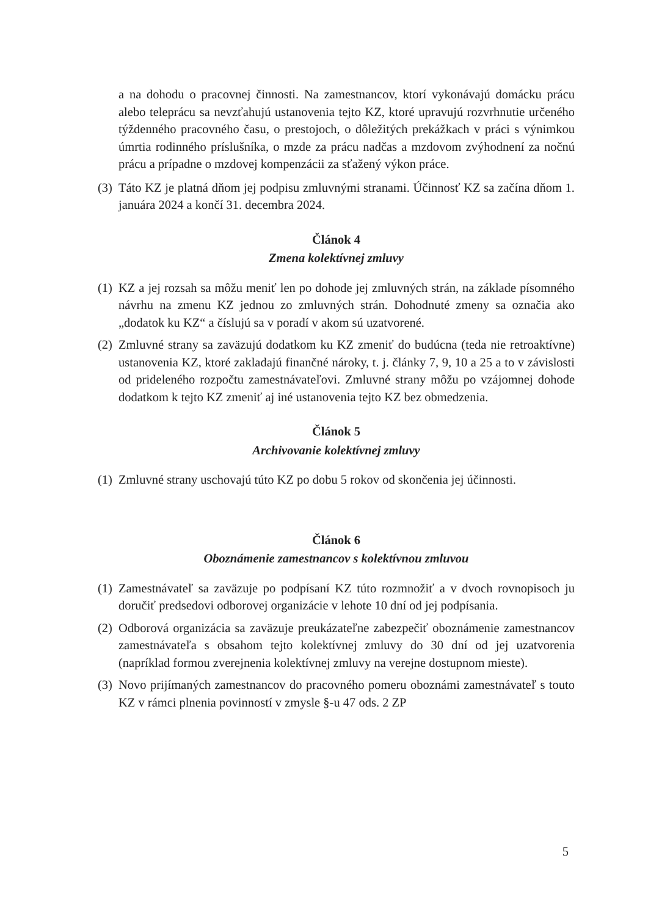a na dohodu o pracovnej činnosti. Na zamestnancov, ktorí vykonávajú domácku prácu alebo teleprácu sa nevzťahujú ustanovenia tejto KZ, ktoré upravujú rozvrhnutie určeného týždenného pracovného času, o prestojoch, o dôležitých prekážkach v práci s výnimkou úmrtia rodinného príslušníka, o mzde za prácu nadčas a mzdovom zvýhodnení za nočnú prácu a prípadne o mzdovej kompenzácii za sťažený výkon práce.
(3) Táto KZ je platná dňom jej podpisu zmluvnými stranami. Účinnosť KZ sa začína dňom 1. januára 2024 a končí 31. decembra 2024.
Článok 4
Zmena kolektívnej zmluvy
(1) KZ a jej rozsah sa môžu meniť len po dohode jej zmluvných strán, na základe písomného návrhu na zmenu KZ jednou zo zmluvných strán. Dohodnuté zmeny sa označia ako „dodatok ku KZ“ a číslujú sa v poradí v akom sú uzatvorené.
(2) Zmluvné strany sa zaväzujú dodatkom ku KZ zmeniť do budúcna (teda nie retroaktívne) ustanovenia KZ, ktoré zakladajú finančné nároky, t. j. články 7, 9, 10 a 25 a to v závislosti od prideleného rozpočtu zamestnávateľovi. Zmluvné strany môžu po vzájomnej dohode dodatkom k tejto KZ zmeniť aj iné ustanovenia tejto KZ bez obmedzenia.
Článok 5
Archivovanie kolektívnej zmluvy
(1) Zmluvné strany uschovajú túto KZ po dobu 5 rokov od skončenia jej účinnosti.
Článok 6
Oboznámenie zamestnancov s kolektívnou zmluvou
(1) Zamestnávateľ sa zaväzuje po podpísaní KZ túto rozmnožiť a v dvoch rovnopisoch ju doručiť predsedovi odborovej organizácie v lehote 10 dní od jej podpísania.
(2) Odborová organizácia sa zaväzuje preukázateľne zabezpečiť oboznámenie zamestnancov zamestnávateľa s obsahom tejto kolektívnej zmluvy do 30 dní od jej uzatvorenia (napríklad formou zverejnenia kolektívnej zmluvy na verejne dostupnom mieste).
(3) Novo prijímaných zamestnancov do pracovného pomeru oboznámi zamestnávateľ s touto KZ v rámci plnenia povinností v zmysle §-u 47 ods. 2 ZP
5